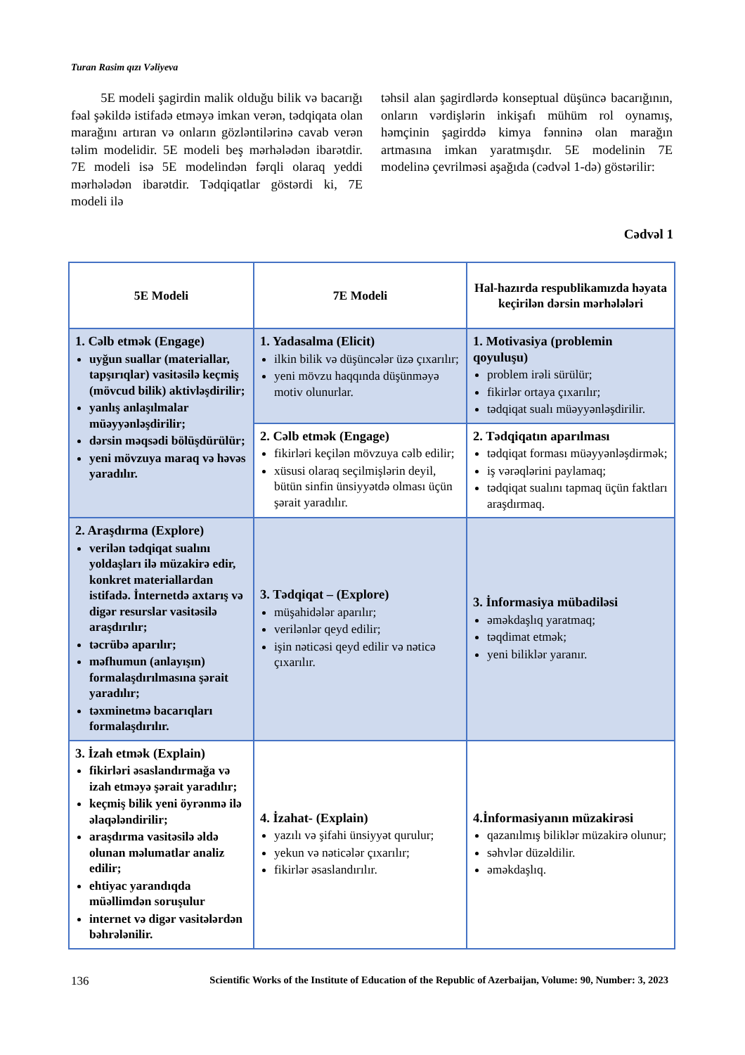Turan Rasim qızı Vəliyeva
5E modeli şagirdin malik olduğu bilik və bacarığı fəal şəkildə istifadə etməyə imkan verən, tədqiqata olan marağını artıran və onların gözləntilərinə cavab verən təlim modelidir. 5E modeli beş mərhələdən ibarətdir. 7E modeli isə 5E modelindən fərqli olaraq yeddi mərhələdən ibarətdir. Tədqiqatlar göstərdi ki, 7E modeli ilə
təhsil alan şagirdlərdə konseptual düşüncə bacarığının, onların vərdişlərin inkişafı mühüm rol oynamış, həmçinin şagirddə kimya fənninə olan marağın artmasına imkan yaratmışdır. 5E modelinin 7E modelinə çevrilməsi aşağıda (cədvəl 1-də) göstərilir:
Cədvəl 1
| 5E Modeli | 7E Modeli | Hal-hazırda respublikamızda həyata keçirilən dərsin mərhələləri |
| --- | --- | --- |
| 1. Cəlb etmək (Engage) uyğun suallar (materiallar, tapşırıqlar) vasitəsilə keçmiş (mövcud bilik) aktivləşdirilir; yanlış anlaşılmalar müəyyənləşdirilir; dərsin məqsədi bölüşdürülür; yeni mövzuya maraq və həvəs yaradılır. | 1. Yadasalma (Elicit) ilkin bilik və düşüncələr üzə çıxarılır; yeni mövzu haqqında düşünməyə motiv olunurlar. | 1. Motivasiya (problemin qoyuluşu) problem irəli sürülür; fikirlər ortaya çıxarılır; tədqiqat sualı müəyyənləşdirilir. |
| | 2. Cəlb etmək (Engage) fikirləri keçilən mövzuya cəlb edilir; xüsusi olaraq seçilmişlərin deyil, bütün sinfin ünsiyyətdə olması üçün şərait yaradılır. | 2. Tədqiqatın aparılması tədqiqat forması müəyyənləşdirmək; iş vərəqlərini paylamaq; tədqiqat sualını tapmaq üçün faktları araşdırmaq. |
| 2. Araşdırma (Explore) verilən tədqiqat sualını yoldaşları ilə müzakirə edir, konkret materiallardan istifadə. İnternetdə axtarış və digər resurslar vasitəsilə araşdırılır; təcrübə aparılır; məfhumun (anlayışın) formalaşdırılmasına şərait yaradılır; təxminetmə bacarıqları formalaşdırılır. | 3. Tədqiqat – (Explore) müşahidələr aparılır; verilənlər qeyd edilir; işin nəticəsi qeyd edilir və nəticə çıxarılır. | 3. İnformasiya mübadiləsi əməkdaşlıq yaratmaq; təqdimat etmək; yeni biliklər yaranır. |
| 3. İzah etmək (Explain) fikirləri əsaslandırmağa və izah etməyə şərait yaradılır; keçmiş bilik yeni öyrənmə ilə əlaqələndirilir; araşdırma vasitəsilə əldə olunan məlumatlar analiz edilir; ehtiyac yarandıqda müəllimdən soruşulur internet və digər vasitələrdən bəhrələnilir. | 4. İzahat- (Explain) yazılı və şifahi ünsiyyət qurulur; yekun və nəticələr çıxarılır; fikirlər əsaslandırılır. | 4.İnformasiyanın müzakirəsi qazanılmış biliklər müzakirə olunur; səhvlər düzəldilir. əməkdaşlıq. |
136 Scientific Works of the Institute of Education of the Republic of Azerbaijan, Volume: 90, Number: 3, 2023